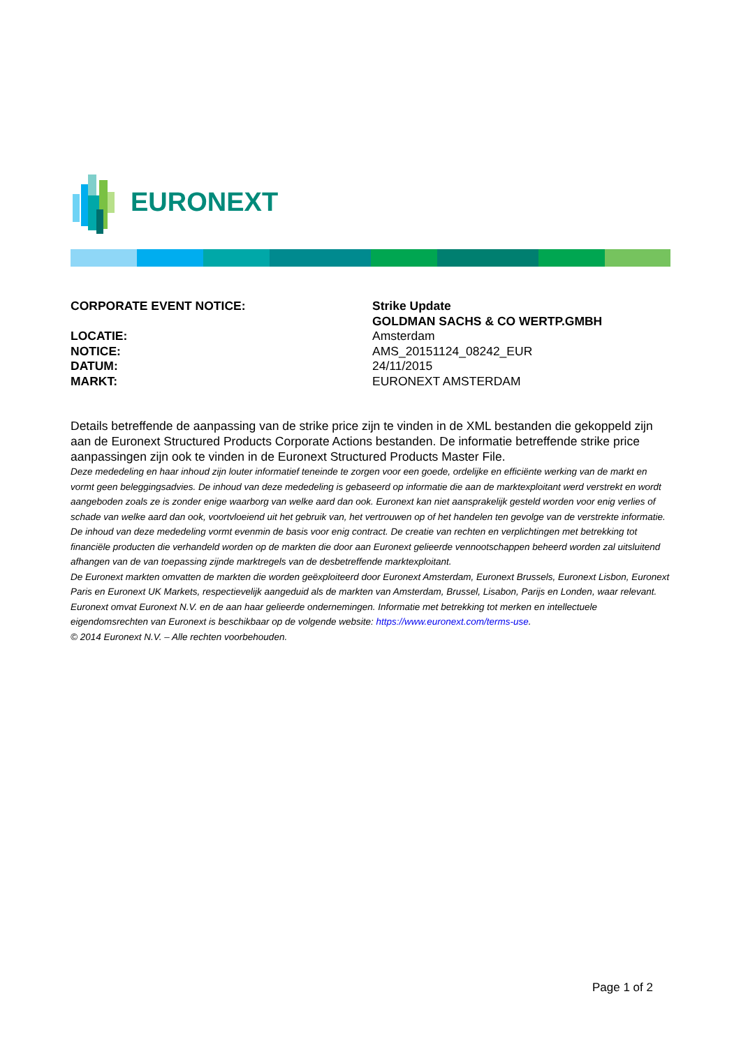EURONEXT
| CORPORATE EVENT NOTICE: | Strike Update |
| | GOLDMAN SACHS & CO WERTP.GMBH |
| LOCATIE: | Amsterdam |
| NOTICE: | AMS_20151124_08242_EUR |
| DATUM: | 24/11/2015 |
| MARKT: | EURONEXT AMSTERDAM |
Details betreffende de aanpassing van de strike price zijn te vinden in de XML bestanden die gekoppeld zijn aan de Euronext Structured Products Corporate Actions bestanden. De informatie betreffende strike price aanpassingen zijn ook te vinden in de Euronext Structured Products Master File.
Deze mededeling en haar inhoud zijn louter informatief teneinde te zorgen voor een goede, ordelijke en efficiënte werking van de markt en vormt geen beleggingsadvies. De inhoud van deze mededeling is gebaseerd op informatie die aan de marktexploitant werd verstrekt en wordt aangeboden zoals ze is zonder enige waarborg van welke aard dan ook. Euronext kan niet aansprakelijk gesteld worden voor enig verlies of schade van welke aard dan ook, voortvloeiend uit het gebruik van, het vertrouwen op of het handelen ten gevolge van de verstrekte informatie. De inhoud van deze mededeling vormt evenmin de basis voor enig contract. De creatie van rechten en verplichtingen met betrekking tot financiële producten die verhandeld worden op de markten die door aan Euronext gelieerde vennootschappen beheerd worden zal uitsluitend afhangen van de van toepassing zijnde marktregels van de desbetreffende marktexploitant.
De Euronext markten omvatten de markten die worden geëxploiteerd door Euronext Amsterdam, Euronext Brussels, Euronext Lisbon, Euronext Paris en Euronext UK Markets, respectievelijk aangeduid als de markten van Amsterdam, Brussel, Lisabon, Parijs en Londen, waar relevant.
Euronext omvat Euronext N.V. en de aan haar gelieerde ondernemingen. Informatie met betrekking tot merken en intellectuele eigendomsrechten van Euronext is beschikbaar op de volgende website: https://www.euronext.com/terms-use.
© 2014 Euronext N.V. – Alle rechten voorbehouden.
Page 1 of 2